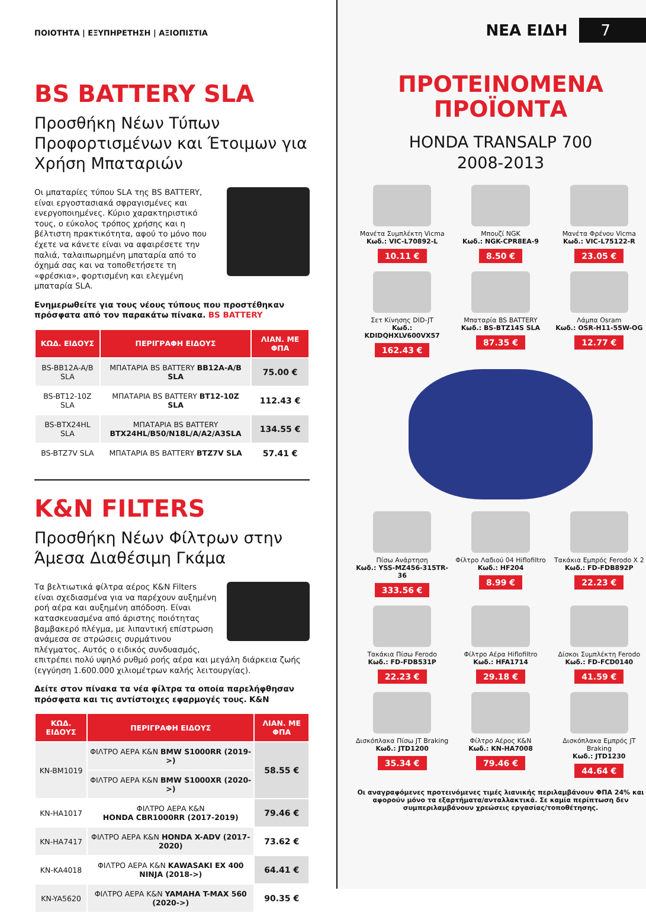ΠΟΙΟΤΗΤΑ | ΕΞΥΠΗΡΕΤΗΣΗ | ΑΞΙΟΠΙΣΤΙΑ
BS BATTERY SLA
Προσθήκη Νέων Τύπων Προφορτισμένων και Έτοιμων για Χρήση Μπαταριών
Οι μπαταρίες τύπου SLA της BS BATTERY, είναι εργοστασιακά σφραγισμένες και ενεργοποιημένες. Κύριο χαρακτηριστικό τους, ο εύκολος τρόπος χρήσης και η βέλτιστη πρακτικότητα, αφού το μόνο που έχετε να κάνετε είναι να αφαιρέσετε την παλιά, ταλαιπωρημένη μπαταρία από το όχημά σας και να τοποθετήσετε τη «φρέσκια», φορτισμένη και ελεγμένη μπαταρία SLA.
Ενημερωθείτε για τους νέους τύπους που προστέθηκαν πρόσφατα από τον παρακάτω πίνακα. BS BATTERY
| ΚΩΔ. ΕΙΔΟΥΣ | ΠΕΡΙΓΡΑΦΗ ΕΙΔΟΥΣ | ΛΙΑΝ. ΜΕ ΦΠΑ |
| --- | --- | --- |
| BS-BB12A-A/B SLA | ΜΠΑΤΑΡΙΑ BS BATTERY BB12A-A/B SLA | 75.00 € |
| BS-BT12-10Z SLA | ΜΠΑΤΑΡΙΑ BS BATTERY BT12-10Z SLA | 112.43 € |
| BS-BTX24HL SLA | ΜΠΑΤΑΡΙΑ BS BATTERY BTX24HL/B50/N18L/A/A2/A3SLA | 134.55 € |
| BS-BTZ7V SLA | ΜΠΑΤΑΡΙΑ BS BATTERY BTZ7V SLA | 57.41 € |
K&N FILTERS
Προσθήκη Νέων Φίλτρων στην Άμεσα Διαθέσιμη Γκάμα
Τα βελτιωτικά φίλτρα αέρος K&N Filters είναι σχεδιασμένα για να παρέχουν αυξημένη ροή αέρα και αυξημένη απόδοση. Είναι κατασκευασμένα από άριστης ποιότητας βαμβακερό πλέγμα, με λιπαντική επίστρωση ανάμεσα σε στρώσεις συρμάτινου πλέγματος. Αυτός ο ειδικός συνδυασμός, επιτρέπει πολύ υψηλό ρυθμό ροής αέρα και μεγάλη διάρκεια ζωής (εγγύηση 1.600.000 χιλιομέτρων καλής λειτουργίας).
Δείτε στον πίνακα τα νέα φίλτρα τα οποία παρελήφθησαν πρόσφατα και τις αντίστοιχες εφαρμογές τους. K&N
| ΚΩΔ. ΕΙΔΟΥΣ | ΠΕΡΙΓΡΑΦΗ ΕΙΔΟΥΣ | ΛΙΑΝ. ΜΕ ΦΠΑ |
| --- | --- | --- |
| KN-BM1019 | ΦΙΛΤΡΟ ΑΕΡΑ K&N BMW S1000RR (2019->) | 58.55 € |
| | ΦΙΛΤΡΟ ΑΕΡΑ K&N BMW S1000XR (2020->) | |
| KN-HA1017 | ΦΙΛΤΡΟ ΑΕΡΑ K&N HONDA CBR1000RR (2017-2019) | 79.46 € |
| KN-HA7417 | ΦΙΛΤΡΟ ΑΕΡΑ K&N HONDA X-ADV (2017-2020) | 73.62 € |
| KN-KA4018 | ΦΙΛΤΡΟ ΑΕΡΑ K&N KAWASAKI EX 400 NINJA (2018->) | 64.41 € |
| KN-YA5620 | ΦΙΛΤΡΟ ΑΕΡΑ K&N YAMAHA T-MAX 560 (2020->) | 90.35 € |
ΝΕΑ ΕΙΔΗ 7
ΠΡΟΤΕΙΝΟΜΕΝΑ
ΠΡΟΪΟΝΤΑ
HONDA TRANSALP 700
2008-2013
Μανέτα Συμπλέκτη Vicma
Κωδ.: VIC-L70892-L
10.11 €
Μπουζί NGK
Κωδ.: NGK-CPR8EA-9
8.50 €
Μανέτα Φρένου Vicma
Κωδ.: VIC-L75122-R
23.05 €
Σετ Κίνησης DID-JT
Κωδ.: KDIDQHXLV600VX57
162.43 €
Μπαταρία BS BATTERY
Κωδ.: BS-BTZ14S SLA
87.35 €
Λάμπα Osram
Κωδ.: OSR-H11-55W-OG
12.77 €
Πίσω Ανάρτηση
Κωδ.: YSS-MZ456-315TR-36
333.56 €
Φίλτρο Λαδιού 04 Hiflofiltro
Κωδ.: HF204
8.99 €
Τακάκια Εμπρός Ferodo X 2
Κωδ.: FD-FDB892P
22.23 €
Τακάκια Πίσω Ferodo
Κωδ.: FD-FDB531P
22.23 €
Φίλτρο Αέρα Hiflofiltro
Κωδ.: HFA1714
29.18 €
Δίσκοι Συμπλέκτη Ferodo
Κωδ.: FD-FCD0140
41.59 €
Δισκόπλακα Πίσω JT Braking
Κωδ.: JTD1200
35.34 €
Φίλτρο Αέρος K&N
Κωδ.: KN-HA7008
79.46 €
Δισκόπλακα Εμπρός JT Braking
Κωδ.: JTD1230
44.64 €
Οι αναγραφόμενες προτεινόμενες τιμές λιανικής περιλαμβάνουν ΦΠΑ 24% και αφορούν μόνο τα εξαρτήματα/ανταλλακτικά. Σε καμία περίπτωση δεν συμπεριλαμβάνουν χρεώσεις εργασίας/τοποθέτησης.